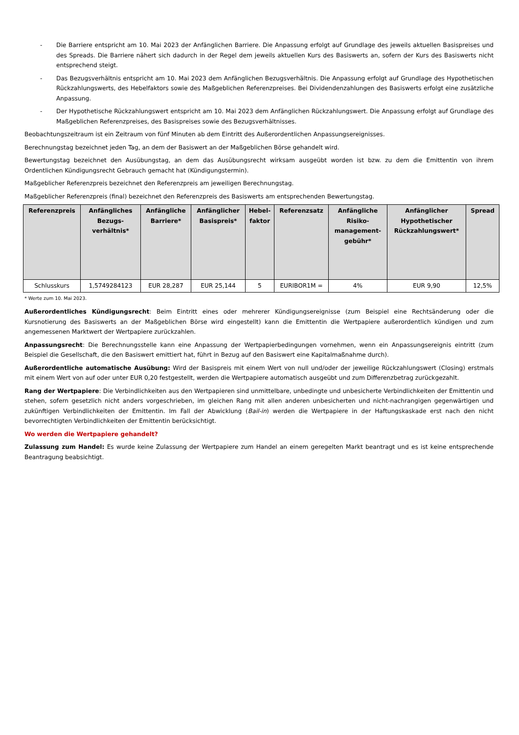- Die Barriere entspricht am 10. Mai 2023 der Anfänglichen Barriere. Die Anpassung erfolgt auf Grundlage des jeweils aktuellen Basispreises und des Spreads. Die Barriere nähert sich dadurch in der Regel dem jeweils aktuellen Kurs des Basiswerts an, sofern der Kurs des Basiswerts nicht entsprechend steigt.
- Das Bezugsverhältnis entspricht am 10. Mai 2023 dem Anfänglichen Bezugsverhältnis. Die Anpassung erfolgt auf Grundlage des Hypothetischen Rückzahlungswerts, des Hebelfaktors sowie des Maßgeblichen Referenzpreises. Bei Dividendenzahlungen des Basiswerts erfolgt eine zusätzliche Anpassung.
- Der Hypothetische Rückzahlungswert entspricht am 10. Mai 2023 dem Anfänglichen Rückzahlungswert. Die Anpassung erfolgt auf Grundlage des Maßgeblichen Referenzpreises, des Basispreises sowie des Bezugsverhältnisses.
Beobachtungszeitraum ist ein Zeitraum von fünf Minuten ab dem Eintritt des Außerordentlichen Anpassungsereignisses.
Berechnungstag bezeichnet jeden Tag, an dem der Basiswert an der Maßgeblichen Börse gehandelt wird.
Bewertungstag bezeichnet den Ausübungstag, an dem das Ausübungsrecht wirksam ausgeübt worden ist bzw. zu dem die Emittentin von ihrem Ordentlichen Kündigungsrecht Gebrauch gemacht hat (Kündigungstermin).
Maßgeblicher Referenzpreis bezeichnet den Referenzpreis am jeweiligen Berechnungstag.
Maßgeblicher Referenzpreis (final) bezeichnet den Referenzpreis des Basiswerts am entsprechenden Bewertungstag.
| Referenzpreis | Anfängliches Bezugs-verhältnis* | Anfängliche Barriere* | Anfänglicher Basispreis* | Hebel-faktor | Referenzsatz | Anfängliche Risiko-management-gebühr* | Anfänglicher Hypothetischer Rückzahlungswert* | Spread |
| --- | --- | --- | --- | --- | --- | --- | --- | --- |
| Schlusskurs | 1,5749284123 | EUR 28,287 | EUR 25,144 | 5 | EURIBOR1M = | 4% | EUR 9,90 | 12,5% |
* Werte zum 10. Mai 2023.
Außerordentliches Kündigungsrecht: Beim Eintritt eines oder mehrerer Kündigungsereignisse (zum Beispiel eine Rechtsänderung oder die Kursnotierung des Basiswerts an der Maßgeblichen Börse wird eingestellt) kann die Emittentin die Wertpapiere außerordentlich kündigen und zum angemessenen Marktwert der Wertpapiere zurückzahlen.
Anpassungsrecht: Die Berechnungsstelle kann eine Anpassung der Wertpapierbedingungen vornehmen, wenn ein Anpassungsereignis eintritt (zum Beispiel die Gesellschaft, die den Basiswert emittiert hat, führt in Bezug auf den Basiswert eine Kapitalmaßnahme durch).
Außerordentliche automatische Ausübung: Wird der Basispreis mit einem Wert von null und/oder der jeweilige Rückzahlungswert (Closing) erstmals mit einem Wert von auf oder unter EUR 0,20 festgestellt, werden die Wertpapiere automatisch ausgeübt und zum Differenzbetrag zurückgezahlt.
Rang der Wertpapiere: Die Verbindlichkeiten aus den Wertpapieren sind unmittelbare, unbedingte und unbesicherte Verbindlichkeiten der Emittentin und stehen, sofern gesetzlich nicht anders vorgeschrieben, im gleichen Rang mit allen anderen unbesicherten und nicht-nachrangigen gegenwärtigen und zukünftigen Verbindlichkeiten der Emittentin. Im Fall der Abwicklung (Bail-in) werden die Wertpapiere in der Haftungskaskade erst nach den nicht bevorrechtigten Verbindlichkeiten der Emittentin berücksichtigt.
Wo werden die Wertpapiere gehandelt?
Zulassung zum Handel: Es wurde keine Zulassung der Wertpapiere zum Handel an einem geregelten Markt beantragt und es ist keine entsprechende Beantragung beabsichtigt.